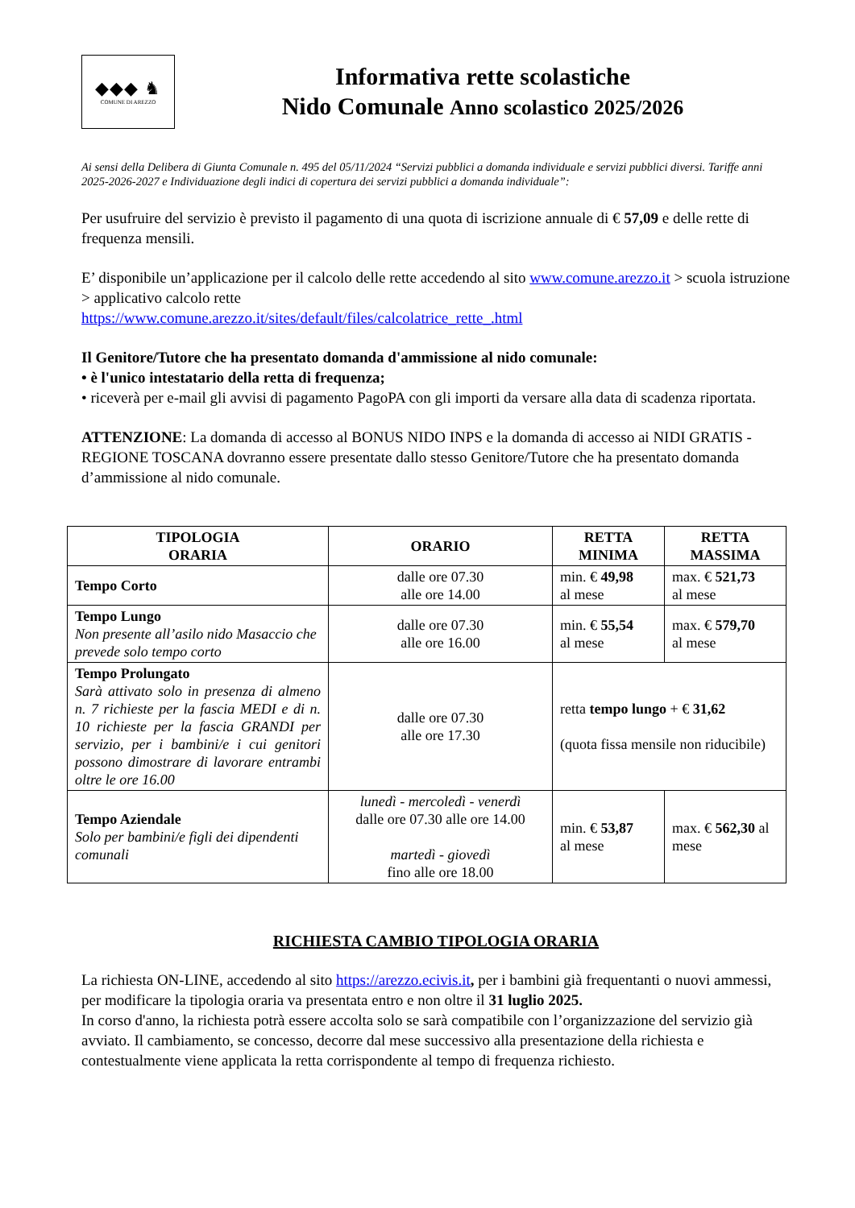◆◆◆ ♞
COMUNE DI AREZZO
Informativa rette scolastiche
Nido Comunale Anno scolastico 2025/2026
Ai sensi della Delibera di Giunta Comunale n. 495 del 05/11/2024 “Servizi pubblici a domanda individuale e servizi pubblici diversi. Tariffe anni 2025-2026-2027 e Individuazione degli indici di copertura dei servizi pubblici a domanda individuale”:
Per usufruire del servizio è previsto il pagamento di una quota di iscrizione annuale di € 57,09 e delle rette di frequenza mensili.
E’ disponibile un’applicazione per il calcolo delle rette accedendo al sito www.comune.arezzo.it > scuola istruzione > applicativo calcolo rette
https://www.comune.arezzo.it/sites/default/files/calcolatrice_rette_.html
Il Genitore/Tutore che ha presentato domanda d'ammissione al nido comunale:
• è l'unico intestatario della retta di frequenza;
• riceverà per e-mail gli avvisi di pagamento PagoPA con gli importi da versare alla data di scadenza riportata.
ATTENZIONE: La domanda di accesso al BONUS NIDO INPS e la domanda di accesso ai NIDI GRATIS - REGIONE TOSCANA dovranno essere presentate dallo stesso Genitore/Tutore che ha presentato domanda d’ammissione al nido comunale.
| TIPOLOGIA ORARIA | ORARIO | RETTA MINIMA | RETTA MASSIMA |
| --- | --- | --- | --- |
| Tempo Corto | dalle ore 07.30 alle ore 14.00 | min. € 49,98 al mese | max. € 521,73 al mese |
| Tempo Lungo Non presente all’asilo nido Masaccio che prevede solo tempo corto | dalle ore 07.30 alle ore 16.00 | min. € 55,54 al mese | max. € 579,70 al mese |
| Tempo Prolungato Sarà attivato solo in presenza di almeno n. 7 richieste per la fascia MEDI e di n. 10 richieste per la fascia GRANDI per servizio, per i bambini/e i cui genitori possono dimostrare di lavorare entrambi oltre le ore 16.00 | dalle ore 07.30 alle ore 17.30 | retta tempo lungo + € 31,62 (quota fissa mensile non riducibile) | |
| Tempo Aziendale Solo per bambini/e figli dei dipendenti comunali | lunedì - mercoledì - venerdì dalle ore 07.30 alle ore 14.00 martedì - giovedì fino alle ore 18.00 | min. € 53,87 al mese | max. € 562,30 al mese |
RICHIESTA CAMBIO TIPOLOGIA ORARIA
La richiesta ON-LINE, accedendo al sito https://arezzo.ecivis.it, per i bambini già frequentanti o nuovi ammessi, per modificare la tipologia oraria va presentata entro e non oltre il 31 luglio 2025.
In corso d'anno, la richiesta potrà essere accolta solo se sarà compatibile con l’organizzazione del servizio già avviato. Il cambiamento, se concesso, decorre dal mese successivo alla presentazione della richiesta e contestualmente viene applicata la retta corrispondente al tempo di frequenza richiesto.